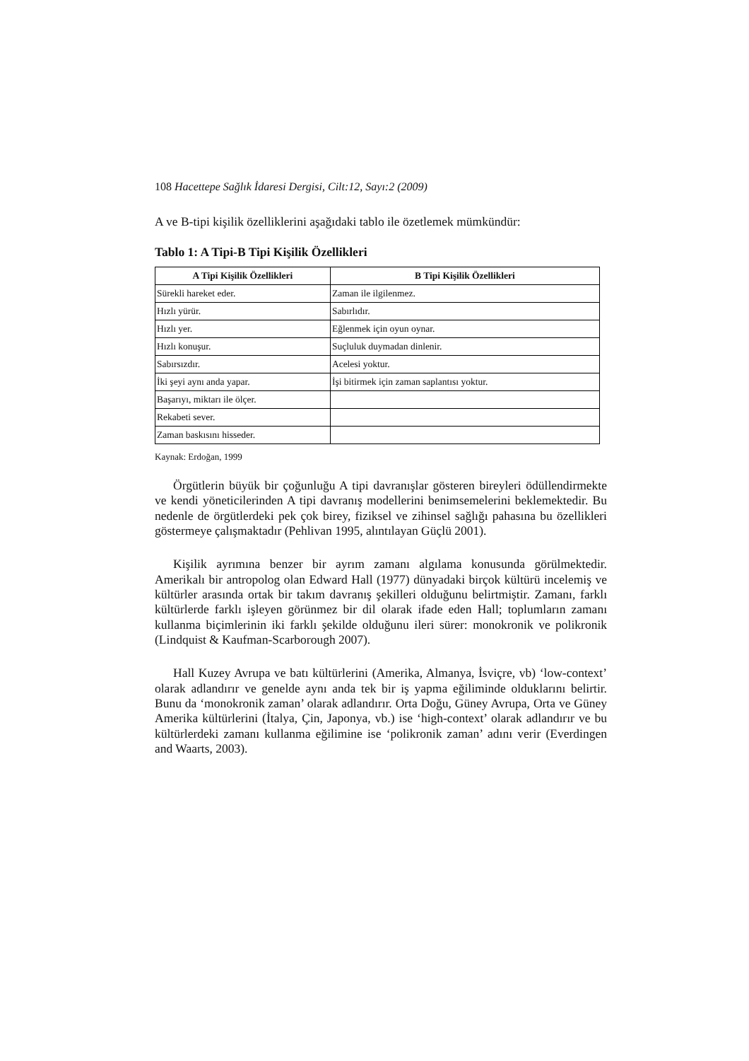108 Hacettepe Sağlık İdaresi Dergisi, Cilt:12, Sayı:2 (2009)
A ve B-tipi kişilik özelliklerini aşağıdaki tablo ile özetlemek mümkündür:
Tablo 1: A Tipi-B Tipi Kişilik Özellikleri
| A Tipi Kişilik Özellikleri | B Tipi Kişilik Özellikleri |
| --- | --- |
| Sürekli hareket eder. | Zaman ile ilgilenmez. |
| Hızlı yürür. | Sabırlıdır. |
| Hızlı yer. | Eğlenmek için oyun oynar. |
| Hızlı konuşur. | Suçluluk duymadan dinlenir. |
| Sabırsızdır. | Acelesi yoktur. |
| İki şeyi aynı anda yapar. | İşi bitirmek için zaman saplantısı yoktur. |
| Başarıyı, miktarı ile ölçer. | |
| Rekabeti sever. | |
| Zaman baskısını hisseder. | |
Kaynak: Erdoğan, 1999
Örgütlerin büyük bir çoğunluğu A tipi davranışlar gösteren bireyleri ödüllendirmekte ve kendi yöneticilerinden A tipi davranış modellerini benimsemelerini beklemektedir. Bu nedenle de örgütlerdeki pek çok birey, fiziksel ve zihinsel sağlığı pahasına bu özellikleri göstermeye çalışmaktadır (Pehlivan 1995, alıntılayan Güçlü 2001).
Kişilik ayrımına benzer bir ayrım zamanı algılama konusunda görülmektedir. Amerikalı bir antropolog olan Edward Hall (1977) dünyadaki birçok kültürü incelemiş ve kültürler arasında ortak bir takım davranış şekilleri olduğunu belirtmiştir. Zamanı, farklı kültürlerde farklı işleyen görünmez bir dil olarak ifade eden Hall; toplumların zamanı kullanma biçimlerinin iki farklı şekilde olduğunu ileri sürer: monokronik ve polikronik (Lindquist & Kaufman-Scarborough 2007).
Hall Kuzey Avrupa ve batı kültürlerini (Amerika, Almanya, İsviçre, vb) ‘low-context’ olarak adlandırır ve genelde aynı anda tek bir iş yapma eğiliminde olduklarını belirtir. Bunu da ‘monokronik zaman’ olarak adlandırır. Orta Doğu, Güney Avrupa, Orta ve Güney Amerika kültürlerini (İtalya, Çin, Japonya, vb.) ise ‘high-context’ olarak adlandırır ve bu kültürlerdeki zamanı kullanma eğilimine ise ‘polikronik zaman’ adını verir (Everdingen and Waarts, 2003).